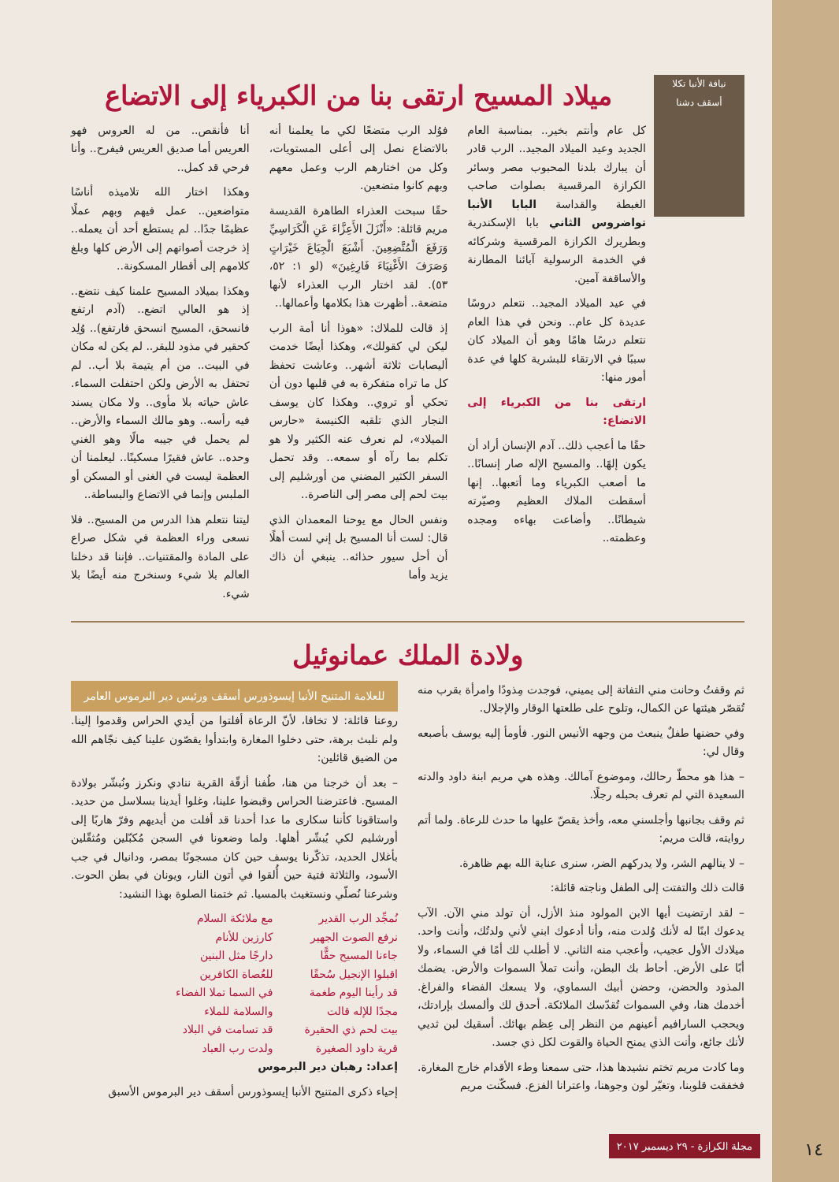نيافة الأنبا تكلا
أسقف دشنا
ميلاد المسيح ارتقى بنا من الكبرياء إلى الاتضاع
كل عام وأنتم بخير.. بمناسبة العام الجديد وعيد الميلاد المجيد.. الرب قادر أن يبارك بلدنا المحبوب مصر وسائر الكرازة المرقسية بصلوات صاحب الغبطة والقداسة البابا الأنبا تواضروس الثاني بابا الإسكندرية وبطريرك الكرازة المرقسية وشركائه في الخدمة الرسولية آبائنا المطارنة والأساقفة آمين.
في عيد الميلاد المجيد.. نتعلم دروسًا عديدة كل عام.. ونحن في هذا العام نتعلم درسًا هامًا وهو أن الميلاد كان سببًا في الارتقاء للبشرية كلها في عدة أمور منها:
ارتقى بنا من الكبرياء إلى الاتضاع:
حقًا ما أعجب ذلك.. آدم الإنسان أراد أن يكون إلهًا.. والمسيح الإله صار إنسانًا.. ما أصعب الكبرياء وما أتعبها.. إنها أسقطت الملاك العظيم وصيّرته شيطانًا.. وأضاعت بهاءه ومجده وعظمته..
فوُلد الرب متضعًا لكي ما يعلمنا أنه بالاتضاع نصل إلى أعلى المستويات، وكل من اختارهم الرب وعمل معهم وبهم كانوا متضعين.
حقًا سبحت العذراء الطاهرة القديسة مريم قائلة: «أَنْزَلَ الأَعِزَّاءَ عَنِ الْكَرَاسِيِّ وَرَفَعَ الْمُتَّضِعِينَ. أَشْبَعَ الْجِيَاعَ خَيْرَاتٍ وَصَرَفَ الأَغْنِيَاءَ فَارِغِينَ» (لو ١: ٥٢، ٥٣). لقد اختار الرب العذراء لأنها متضعة.. أظهرت هذا بكلامها وأعمالها..
إذ قالت للملاك: «هوذا أنا أمة الرب ليكن لي كقولك»، وهكذا أيضًا خدمت أليصابات ثلاثة أشهر.. وعاشت تحفظ كل ما تراه متفكرة به في قلبها دون أن تحكي أو تروي.. وهكذا كان يوسف النجار الذي تلقبه الكنيسة «حارس الميلاد»، لم نعرف عنه الكثير ولا هو تكلم بما رآه أو سمعه.. وقد تحمل السفر الكثير المضني من أورشليم إلى بيت لحم إلى مصر إلى الناصرة..
ونفس الحال مع يوحنا المعمدان الذي قال: لست أنا المسيح بل إني لست أهلًا أن أحل سيور حذائه.. ينبغي أن ذاك يزيد وأما
أنا فأنقص.. من له العروس فهو العريس أما صديق العريس فيفرح.. وأنا فرحي قد كمل..
وهكذا اختار الله تلاميذه أناسًا متواضعين.. عمل فيهم وبهم عملًا عظيمًا جدًا.. لم يستطع أحد أن يعمله.. إذ خرجت أصواتهم إلى الأرض كلها وبلغ كلامهم إلى أقطار المسكونة..
وهكذا بميلاد المسيح علمنا كيف نتضع.. إذ هو العالي اتضع.. (آدم ارتفع فانسحق، المسيح انسحق فارتفع).. وُلِد كحقير في مذود للبقر.. لم يكن له مكان في البيت.. من أم يتيمة بلا أب.. لم تحتفل به الأرض ولكن احتفلت السماء. عاش حياته بلا مأوى.. ولا مكان يسند فيه رأسه.. وهو مالك السماء والأرض.. لم يحمل في جيبه مالًا وهو الغني وحده.. عاش فقيرًا مسكينًا.. ليعلمنا أن العظمة ليست في الغنى أو المسكن أو الملبس وإنما في الاتضاع والبساطة..
ليتنا نتعلم هذا الدرس من المسيح.. فلا نسعى وراء العظمة في شكل صراع على المادة والمقتنيات.. فإننا قد دخلنا العالم بلا شيء وسنخرج منه أيضًا بلا شيء.
ولادة الملك عمانوئيل
ثم وقفتُ وحانت مني التفاتة إلى يميني، فوجدت مِذودًا وامرأة بقرب منه تُقصّر هيئتها عن الكمال، وتلوح على طلعتها الوقار والإجلال.
وفي حضنها طفلٌ ينبعث من وجهه الأنيس النور. فأومأ إليه يوسف بأصبعه وقال لي:
– هذا هو محطّ رحالك، وموضوع آمالك. وهذه هي مريم ابنة داود والدته السعيدة التي لم تعرف بحبله رجلًا.
ثم وقف بجانبها وأجلسني معه، وأخذ يقصّ عليها ما حدث للرعاة. ولما أتم روايته، قالت مريم:
– لا ينالهم الشر، ولا يدركهم الضر، سنرى عناية الله بهم ظاهرة.
قالت ذلك والتفتت إلى الطفل وناجته قائلة:
– لقد ارتضيت أيها الابن المولود منذ الأزل، أن تولد مني الآن. الآب يدعوك ابنًا له لأنك وُلدت منه، وأنا أدعوك ابني لأني ولدتُك، وأنت واحد. ميلادك الأول عجيب، وأعجب منه الثاني. لا أطلب لك أمًا في السماء، ولا أبًا على الأرض. أحاط بك البطن، وأنت تملأ السموات والأرض. يضمك المذود والحضن، وحضن أبيك السماوي، ولا يسعك الفضاء والفراغ. أخدمك هنا، وفي السموات تُقدّسك الملائكة. أحدق لك وألمسك بإرادتك، ويحجب السارافيم أعينهم من النظر إلى عِظم بهائك. أسقيك لبن ثديي لأنك جائع، وأنت الذي يمنح الحياة والقوت لكل ذي جسد.
وما كادت مريم تختم نشيدها هذا، حتى سمعنا وطء الأقدام خارج المغارة. فخفقت قلوبنا، وتغيّر لون وجوهنا، واعترانا الفزع. فسكّنت مريم
للعلامة المتنيح الأنبا إيسوذورس أسقف ورئيس دير البرموس العامر
روعنا قائلة: لا تخافا، لأنّ الرعاة أفلتوا من أيدي الحراس وقدموا إلينا. ولم نلبث برهة، حتى دخلوا المغارة وابتدأوا يقصّون علينا كيف نجّاهم الله من الضيق قائلين:
– بعد أن خرجنا من هنا، طُفنا أزقّة القرية ننادي ونكرز ونُبشّر بولادة المسيح. فاعترضنا الحراس وقبضوا علينا، وغلوا أيدينا بسلاسل من حديد. واستاقونا كأننا سكارى ما عدا أحدنا قد أفلت من أيديهم وفرّ هاربًا إلى أورشليم لكي يُبشّر أهلها. ولما وضعونا في السجن مُكبّلين ومُثقّلين بأغلال الحديد، تذكّرنا يوسف حين كان مسجونًا بمصر، ودانيال في جب الأسود، والثلاثة فتية حين أُلقوا في أتون النار، ويونان في بطن الحوت. وشرعنا نُصلّي ونستغيث بالمسيا. ثم ختمنا الصلوة بهذا النشيد:
نُمجِّد الرب القدير
نرفع الصوت الجهير
جاءنا المسيح حقًّا
اقبلوا الإنجيل سُحقًا
قد رأينا اليوم طغمة
مجدًا للإله قالت
بيت لحم ذي الحقيرة
قرية داود الصغيرة
مع ملائكة السلام
كارزين للأنام
دارجًا مثل البنين
للعُصاة الكافرين
في السما تملا الفضاء
والسلامة للملاء
قد تسامت في البلاد
ولدت رب العباد
إعداد: رهبان دير البرموس
إحياء ذكرى المتنيح الأنبا إيسوذورس أسقف دير البرموس الأسبق
مجلة الكرازة - ٢٩ ديسمبر ٢٠١٧ ١٤